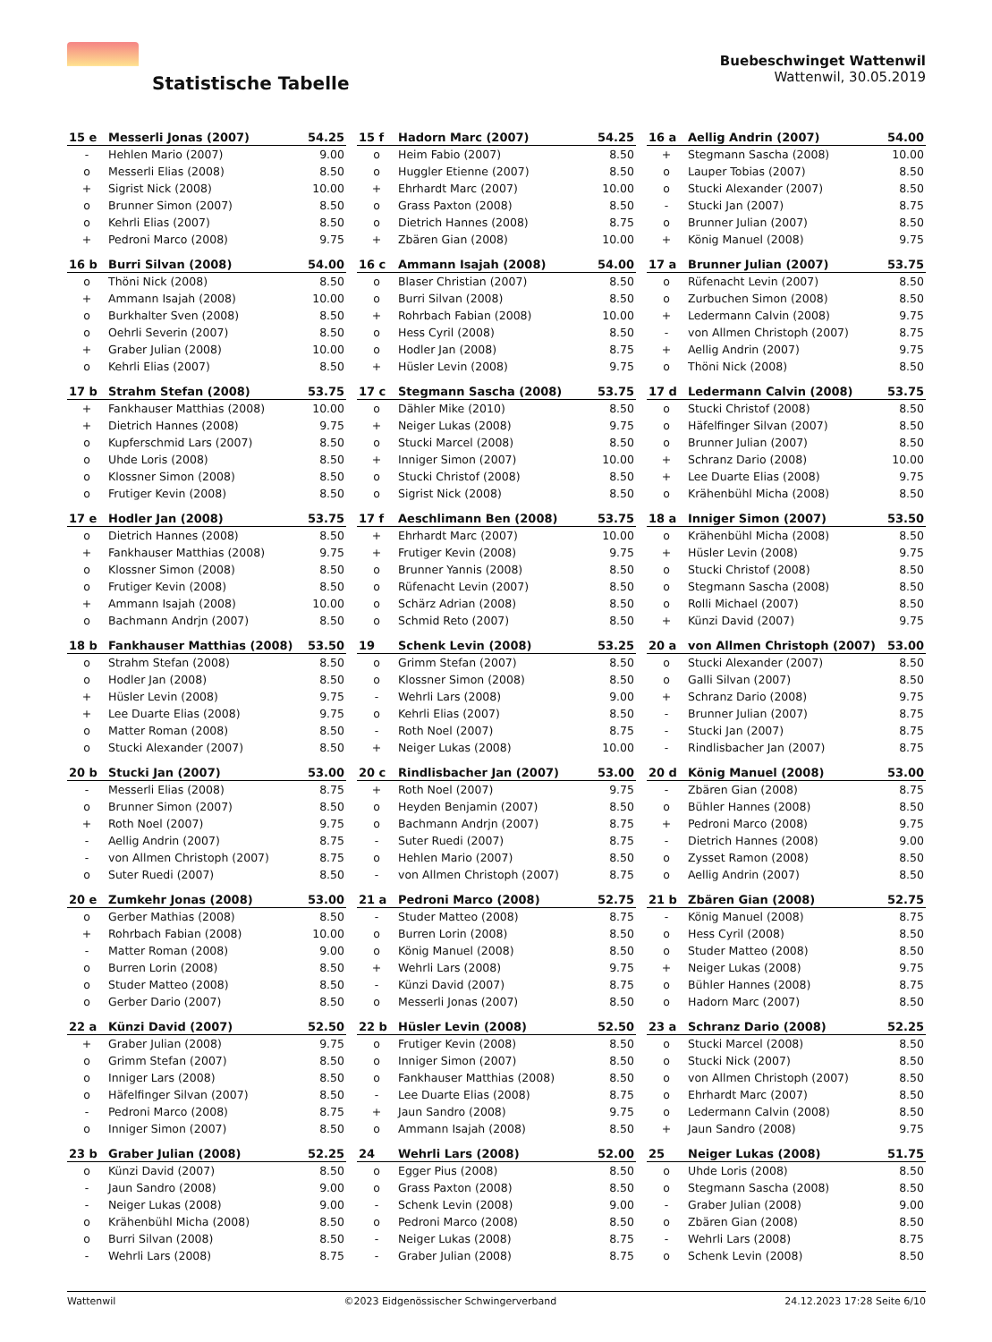Statistische Tabelle
Buebeschwinget Wattenwil
Wattenwil, 30.05.2019
| 15 e | Messerli Jonas (2007) | 54.25 |
| --- | --- | --- |
| - | Hehlen Mario (2007) | 9.00 |
| o | Messerli Elias (2008) | 8.50 |
| + | Sigrist Nick (2008) | 10.00 |
| o | Brunner Simon (2007) | 8.50 |
| o | Kehrli Elias (2007) | 8.50 |
| + | Pedroni Marco (2008) | 9.75 |
| 15 f | Hadorn Marc (2007) | 54.25 |
| --- | --- | --- |
| o | Heim Fabio (2007) | 8.50 |
| o | Huggler Etienne (2007) | 8.50 |
| + | Ehrhardt Marc (2007) | 10.00 |
| o | Grass Paxton (2008) | 8.50 |
| o | Dietrich Hannes (2008) | 8.75 |
| + | Zbären Gian (2008) | 10.00 |
| 16 a | Aellig Andrin (2007) | 54.00 |
| --- | --- | --- |
| + | Stegmann Sascha (2008) | 10.00 |
| o | Lauper Tobias (2007) | 8.50 |
| o | Stucki Alexander (2007) | 8.50 |
| - | Stucki Jan (2007) | 8.75 |
| o | Brunner Julian (2007) | 8.50 |
| + | König Manuel (2008) | 9.75 |
| 16 b | Burri Silvan (2008) | 54.00 |
| --- | --- | --- |
| o | Thöni Nick (2008) | 8.50 |
| + | Ammann Isajah (2008) | 10.00 |
| o | Burkhalter Sven (2008) | 8.50 |
| o | Oehrli Severin (2007) | 8.50 |
| + | Graber Julian (2008) | 10.00 |
| o | Kehrli Elias (2007) | 8.50 |
| 16 c | Ammann Isajah (2008) | 54.00 |
| --- | --- | --- |
| o | Blaser Christian (2007) | 8.50 |
| o | Burri Silvan (2008) | 8.50 |
| + | Rohrbach Fabian (2008) | 10.00 |
| o | Hess Cyril (2008) | 8.50 |
| o | Hodler Jan (2008) | 8.75 |
| + | Hüsler Levin (2008) | 9.75 |
| 17 a | Brunner Julian (2007) | 53.75 |
| --- | --- | --- |
| o | Rüfenacht Levin (2007) | 8.50 |
| o | Zurbuchen Simon (2008) | 8.50 |
| + | Ledermann Calvin (2008) | 9.75 |
| - | von Allmen Christoph (2007) | 8.75 |
| + | Aellig Andrin (2007) | 9.75 |
| o | Thöni Nick (2008) | 8.50 |
| 17 b | Strahm Stefan (2008) | 53.75 |
| --- | --- | --- |
| + | Fankhauser Matthias (2008) | 10.00 |
| + | Dietrich Hannes (2008) | 9.75 |
| o | Kupferschmid Lars (2007) | 8.50 |
| o | Uhde Loris (2008) | 8.50 |
| o | Klossner Simon (2008) | 8.50 |
| o | Frutiger Kevin (2008) | 8.50 |
| 17 c | Stegmann Sascha (2008) | 53.75 |
| --- | --- | --- |
| o | Dähler Mike (2010) | 8.50 |
| + | Neiger Lukas (2008) | 9.75 |
| o | Stucki Marcel (2008) | 8.50 |
| + | Inniger Simon (2007) | 10.00 |
| o | Stucki Christof (2008) | 8.50 |
| o | Sigrist Nick (2008) | 8.50 |
| 17 d | Ledermann Calvin (2008) | 53.75 |
| --- | --- | --- |
| o | Stucki Christof (2008) | 8.50 |
| o | Häfelfinger Silvan (2007) | 8.50 |
| o | Brunner Julian (2007) | 8.50 |
| + | Schranz Dario (2008) | 10.00 |
| + | Lee Duarte Elias (2008) | 9.75 |
| o | Krähenbühl Micha (2008) | 8.50 |
| 17 e | Hodler Jan (2008) | 53.75 |
| --- | --- | --- |
| o | Dietrich Hannes (2008) | 8.50 |
| + | Fankhauser Matthias (2008) | 9.75 |
| o | Klossner Simon (2008) | 8.50 |
| o | Frutiger Kevin (2008) | 8.50 |
| + | Ammann Isajah (2008) | 10.00 |
| o | Bachmann Andrjn (2007) | 8.50 |
| 17 f | Aeschlimann Ben (2008) | 53.75 |
| --- | --- | --- |
| + | Ehrhardt Marc (2007) | 10.00 |
| + | Frutiger Kevin (2008) | 9.75 |
| o | Brunner Yannis (2008) | 8.50 |
| o | Rüfenacht Levin (2007) | 8.50 |
| o | Schärz Adrian (2008) | 8.50 |
| o | Schmid Reto (2007) | 8.50 |
| 18 a | Inniger Simon (2007) | 53.50 |
| --- | --- | --- |
| o | Krähenbühl Micha (2008) | 8.50 |
| + | Hüsler Levin (2008) | 9.75 |
| o | Stucki Christof (2008) | 8.50 |
| o | Stegmann Sascha (2008) | 8.50 |
| o | Rolli Michael (2007) | 8.50 |
| + | Künzi David (2007) | 9.75 |
| 18 b | Fankhauser Matthias (2008) | 53.50 |
| --- | --- | --- |
| o | Strahm Stefan (2008) | 8.50 |
| o | Hodler Jan (2008) | 8.50 |
| + | Hüsler Levin (2008) | 9.75 |
| + | Lee Duarte Elias (2008) | 9.75 |
| o | Matter Roman (2008) | 8.50 |
| o | Stucki Alexander (2007) | 8.50 |
| 19 | Schenk Levin (2008) | 53.25 |
| --- | --- | --- |
| o | Grimm Stefan (2007) | 8.50 |
| o | Klossner Simon (2008) | 8.50 |
| - | Wehrli Lars (2008) | 9.00 |
| o | Kehrli Elias (2007) | 8.50 |
| - | Roth Noel (2007) | 8.75 |
| + | Neiger Lukas (2008) | 10.00 |
| 20 a | von Allmen Christoph (2007) | 53.00 |
| --- | --- | --- |
| o | Stucki Alexander (2007) | 8.50 |
| o | Galli Silvan (2007) | 8.50 |
| + | Schranz Dario (2008) | 9.75 |
| - | Brunner Julian (2007) | 8.75 |
| - | Stucki Jan (2007) | 8.75 |
| - | Rindlisbacher Jan (2007) | 8.75 |
| 20 b | Stucki Jan (2007) | 53.00 |
| --- | --- | --- |
| - | Messerli Elias (2008) | 8.75 |
| o | Brunner Simon (2007) | 8.50 |
| + | Roth Noel (2007) | 9.75 |
| - | Aellig Andrin (2007) | 8.75 |
| - | von Allmen Christoph (2007) | 8.75 |
| o | Suter Ruedi (2007) | 8.50 |
| 20 c | Rindlisbacher Jan (2007) | 53.00 |
| --- | --- | --- |
| + | Roth Noel (2007) | 9.75 |
| o | Heyden Benjamin (2007) | 8.50 |
| o | Bachmann Andrjn (2007) | 8.75 |
| - | Suter Ruedi (2007) | 8.75 |
| o | Hehlen Mario (2007) | 8.50 |
| - | von Allmen Christoph (2007) | 8.75 |
| 20 d | König Manuel (2008) | 53.00 |
| --- | --- | --- |
| - | Zbären Gian (2008) | 8.75 |
| o | Bühler Hannes (2008) | 8.50 |
| + | Pedroni Marco (2008) | 9.75 |
| - | Dietrich Hannes (2008) | 9.00 |
| o | Zysset Ramon (2008) | 8.50 |
| o | Aellig Andrin (2007) | 8.50 |
| 20 e | Zumkehr Jonas (2008) | 53.00 |
| --- | --- | --- |
| o | Gerber Mathias (2008) | 8.50 |
| + | Rohrbach Fabian (2008) | 10.00 |
| - | Matter Roman (2008) | 9.00 |
| o | Burren Lorin (2008) | 8.50 |
| o | Studer Matteo (2008) | 8.50 |
| o | Gerber Dario (2007) | 8.50 |
| 21 a | Pedroni Marco (2008) | 52.75 |
| --- | --- | --- |
| - | Studer Matteo (2008) | 8.75 |
| o | Burren Lorin (2008) | 8.50 |
| o | König Manuel (2008) | 8.50 |
| + | Wehrli Lars (2008) | 9.75 |
| - | Künzi David (2007) | 8.75 |
| o | Messerli Jonas (2007) | 8.50 |
| 21 b | Zbären Gian (2008) | 52.75 |
| --- | --- | --- |
| - | König Manuel (2008) | 8.75 |
| o | Hess Cyril (2008) | 8.50 |
| o | Studer Matteo (2008) | 8.50 |
| + | Neiger Lukas (2008) | 9.75 |
| o | Bühler Hannes (2008) | 8.75 |
| o | Hadorn Marc (2007) | 8.50 |
| 22 a | Künzi David (2007) | 52.50 |
| --- | --- | --- |
| + | Graber Julian (2008) | 9.75 |
| o | Grimm Stefan (2007) | 8.50 |
| o | Inniger Lars (2008) | 8.50 |
| o | Häfelfinger Silvan (2007) | 8.50 |
| - | Pedroni Marco (2008) | 8.75 |
| o | Inniger Simon (2007) | 8.50 |
| 22 b | Hüsler Levin (2008) | 52.50 |
| --- | --- | --- |
| o | Frutiger Kevin (2008) | 8.50 |
| o | Inniger Simon (2007) | 8.50 |
| o | Fankhauser Matthias (2008) | 8.50 |
| - | Lee Duarte Elias (2008) | 8.75 |
| + | Jaun Sandro (2008) | 9.75 |
| o | Ammann Isajah (2008) | 8.50 |
| 23 a | Schranz Dario (2008) | 52.25 |
| --- | --- | --- |
| o | Stucki Marcel (2008) | 8.50 |
| o | Stucki Nick (2007) | 8.50 |
| o | von Allmen Christoph (2007) | 8.50 |
| o | Ehrhardt Marc (2007) | 8.50 |
| o | Ledermann Calvin (2008) | 8.50 |
| + | Jaun Sandro (2008) | 9.75 |
| 23 b | Graber Julian (2008) | 52.25 |
| --- | --- | --- |
| o | Künzi David (2007) | 8.50 |
| - | Jaun Sandro (2008) | 9.00 |
| - | Neiger Lukas (2008) | 9.00 |
| o | Krähenbühl Micha (2008) | 8.50 |
| o | Burri Silvan (2008) | 8.50 |
| - | Wehrli Lars (2008) | 8.75 |
| 24 | Wehrli Lars (2008) | 52.00 |
| --- | --- | --- |
| o | Egger Pius (2008) | 8.50 |
| o | Grass Paxton (2008) | 8.50 |
| - | Schenk Levin (2008) | 9.00 |
| o | Pedroni Marco (2008) | 8.50 |
| - | Neiger Lukas (2008) | 8.75 |
| - | Graber Julian (2008) | 8.75 |
| 25 | Neiger Lukas (2008) | 51.75 |
| --- | --- | --- |
| o | Uhde Loris (2008) | 8.50 |
| o | Stegmann Sascha (2008) | 8.50 |
| - | Graber Julian (2008) | 9.00 |
| o | Zbären Gian (2008) | 8.50 |
| - | Wehrli Lars (2008) | 8.75 |
| o | Schenk Levin (2008) | 8.50 |
Wattenwil ©2023 Eidgenössischer Schwingerverband 24.12.2023 17:28 Seite 6/10